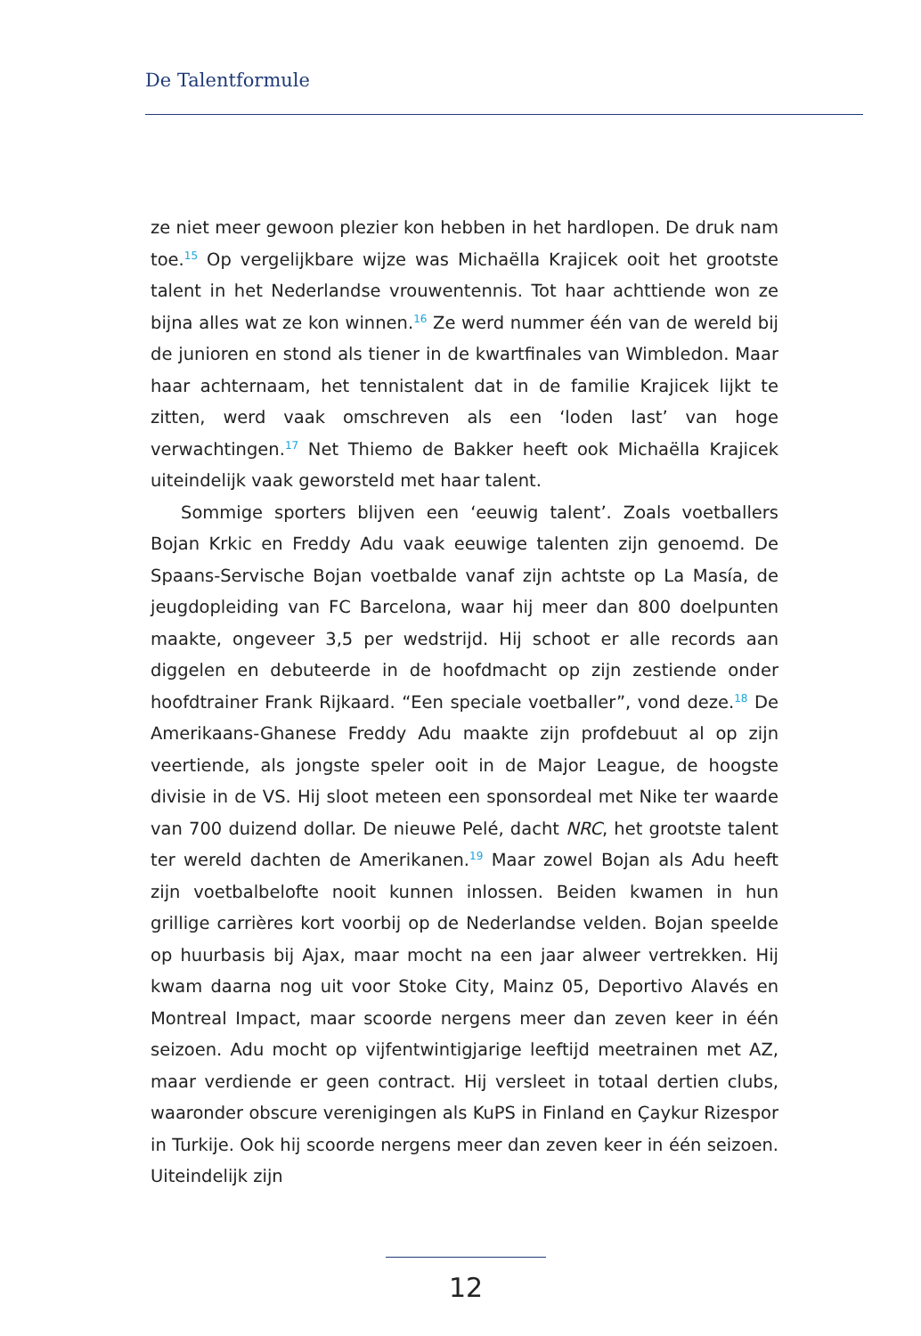De Talentformule
ze niet meer gewoon plezier kon hebben in het hardlopen. De druk nam toe.<sup>15</sup> Op vergelijkbare wijze was Michaëlla Krajicek ooit het grootste talent in het Nederlandse vrouwentennis. Tot haar achttiende won ze bijna alles wat ze kon winnen.<sup>16</sup> Ze werd nummer één van de wereld bij de junioren en stond als tiener in de kwartfinales van Wimbledon. Maar haar achternaam, het tennistalent dat in de familie Krajicek lijkt te zitten, werd vaak omschreven als een ‘loden last’ van hoge verwachtingen.<sup>17</sup> Net Thiemo de Bakker heeft ook Michaëlla Krajicek uiteindelijk vaak geworsteld met haar talent.
Sommige sporters blijven een ‘eeuwig talent’. Zoals voetballers Bojan Krkic en Freddy Adu vaak eeuwige talenten zijn genoemd. De Spaans-Servische Bojan voetbalde vanaf zijn achtste op La Masía, de jeugdopleiding van FC Barcelona, waar hij meer dan 800 doelpunten maakte, ongeveer 3,5 per wedstrijd. Hij schoot er alle records aan diggelen en debuteerde in de hoofdmacht op zijn zestiende onder hoofdtrainer Frank Rijkaard. “Een speciale voetballer”, vond deze.<sup>18</sup> De Amerikaans-Ghanese Freddy Adu maakte zijn profdebuut al op zijn veertiende, als jongste speler ooit in de Major League, de hoogste divisie in de VS. Hij sloot meteen een sponsordeal met Nike ter waarde van 700 duizend dollar. De nieuwe Pelé, dacht NRC, het grootste talent ter wereld dachten de Amerikanen.<sup>19</sup> Maar zowel Bojan als Adu heeft zijn voetbalbelofte nooit kunnen inlossen. Beiden kwamen in hun grillige carrières kort voorbij op de Nederlandse velden. Bojan speelde op huurbasis bij Ajax, maar mocht na een jaar alweer vertrekken. Hij kwam daarna nog uit voor Stoke City, Mainz 05, Deportivo Alavés en Montreal Impact, maar scoorde nergens meer dan zeven keer in één seizoen. Adu mocht op vijfentwintigjarige leeftijd meetrainen met AZ, maar verdiende er geen contract. Hij versleet in totaal dertien clubs, waaronder obscure verenigingen als KuPS in Finland en Çaykur Rizespor in Turkije. Ook hij scoorde nergens meer dan zeven keer in één seizoen. Uiteindelijk zijn
12